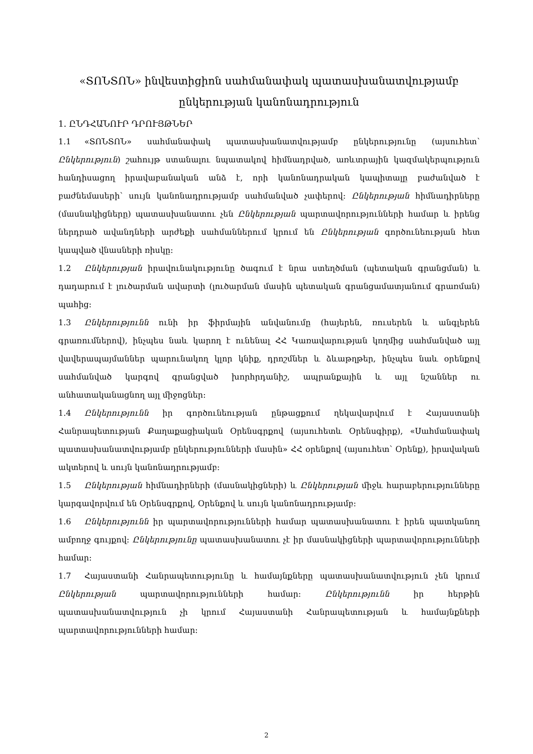«ՏՈՆՏՈՆ» ինվեստիցիոն սահմանափակ պատասխանատվությամբ ընկերության կանոնադրություն
1. ԸՆԴՀԱՆՈՒՐ ԴՐՈՒՅԹՆԵՐ
1.1 «ՏՈՆՏՈՆ» սահմանափակ պատասխանատվությամբ ընկերությունը (այսուհետ՝ Ընկերություն) շահույթ ստանալու նպատակով հիմնադրված, առևտրային կազմակերպություն հանդիսացող իրավաբանական անձ է, որի կանոնադրական կապիտալը բաժանված է բաժնեմասերի՝ սույն կանոնադրությամբ սահմանված չափերով: Ընկերության հիմնադիրները (մասնակիցները) պատասխանատու չեն Ընկերության պարտավորությունների համար և իրենց ներդրած ավանդների արժեքի սահմաններում կրում են Ընկերության գործունեության հետ կապված վնասների ռիսկը:
1.2 Ընկերության իրավունակությունը ծագում է նրա ստեղծման (պետական գրանցման) և դադարում է լուծարման ավարտի (լուծարման մասին պետական գրանցամատյանում գրառման) պահից:
1.3 Ընկերությունն ունի իր ֆիրմային անվանումը (հայերեն, ռուսերեն և անգլերեն գրառումներով), ինչպես նաև կարող է ունենալ ՀՀ Կառավարության կողմից սահմանված այլ վավերապայմաններ պարունակող կլոր կնիք, դրոշմներ և ձևաթղթեր, ինչպես նաև օրենքով սահմանված կարգով գրանցված խորհրդանիշ, ապրանքային և այլ նշաններ ու անհատականացնող այլ միջոցներ:
1.4 Ընկերությունն իր գործունեության ընթացքում ղեկավարվում է Հայաստանի Հանրապետության Քաղաքացիական Օրենսգրքով (այսուհետև Օրենսգիրք), «Սահմանափակ պատասխանատվությամբ ընկերությունների մասին» ՀՀ օրենքով (այսուհետ՝ Օրենք), իրավական ակտերով և սույն կանոնադրությամբ:
1.5 Ընկերության հիմնադիրների (մասնակիցների) և Ընկերության միջև հարաբերությունները կարգավորվում են Օրենսգրքով, Օրենքով և սույն կանոնադրությամբ:
1.6 Ընկերությունն իր պարտավորությունների համար պատասխանատու է իրեն պատկանող ամբողջ գույքով: Ընկերությունը պատասխանատու չէ իր մասնակիցների պարտավորությունների համար:
1.7 Հայաստանի Հանրապետությունը և համայնքները պատասխանատվություն չեն կրում Ընկերության պարտավորությունների համար: Ընկերությունն իր հերթին պատասխանատվություն չի կրում Հայաստանի Հանրապետության և համայնքների պարտավորությունների համար:
2